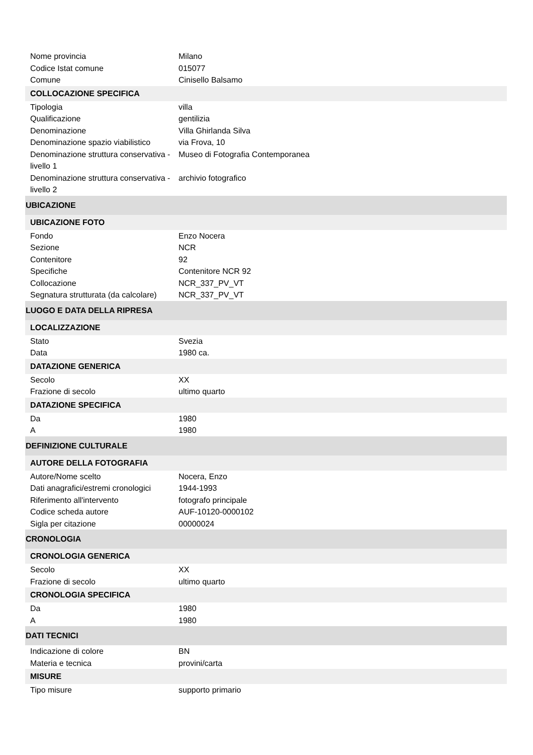| Nome provincia | Milano |
| Codice Istat comune | 015077 |
| Comune | Cinisello Balsamo |
| COLLOCAZIONE SPECIFICA | |
| Tipologia | villa |
| Qualificazione | gentilizia |
| Denominazione | Villa Ghirlanda Silva |
| Denominazione spazio viabilistico | via Frova, 10 |
| Denominazione struttura conservativa - livello 1 | Museo di Fotografia Contemporanea |
| Denominazione struttura conservativa - livello 2 | archivio fotografico |
| UBICAZIONE | |
| UBICAZIONE FOTO | |
| Fondo | Enzo Nocera |
| Sezione | NCR |
| Contenitore | 92 |
| Specifiche | Contenitore NCR 92 |
| Collocazione | NCR_337_PV_VT |
| Segnatura strutturata (da calcolare) | NCR_337_PV_VT |
| LUOGO E DATA DELLA RIPRESA | |
| LOCALIZZAZIONE | |
| Stato | Svezia |
| Data | 1980 ca. |
| DATAZIONE GENERICA | |
| Secolo | XX |
| Frazione di secolo | ultimo quarto |
| DATAZIONE SPECIFICA | |
| Da | 1980 |
| A | 1980 |
| DEFINIZIONE CULTURALE | |
| AUTORE DELLA FOTOGRAFIA | |
| Autore/Nome scelto | Nocera, Enzo |
| Dati anagrafici/estremi cronologici | 1944-1993 |
| Riferimento all'intervento | fotografo principale |
| Codice scheda autore | AUF-10120-0000102 |
| Sigla per citazione | 00000024 |
| CRONOLOGIA | |
| CRONOLOGIA GENERICA | |
| Secolo | XX |
| Frazione di secolo | ultimo quarto |
| CRONOLOGIA SPECIFICA | |
| Da | 1980 |
| A | 1980 |
| DATI TECNICI | |
| Indicazione di colore | BN |
| Materia e tecnica | provini/carta |
| MISURE | |
| Tipo misure | supporto primario |